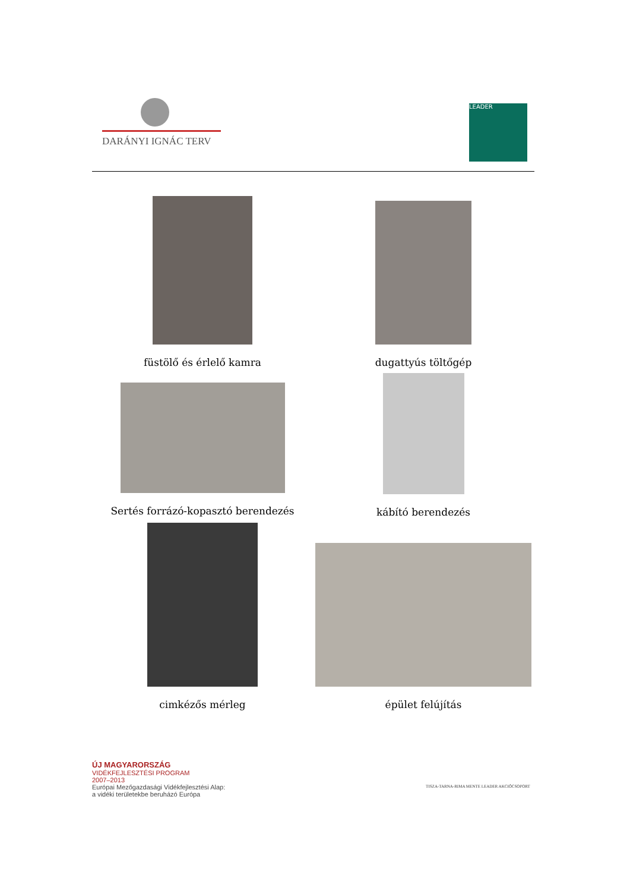DARÁNYI IGNÁC TERV LEADER
füstölő és érlelő kamra dugattyús töltőgép
Sertés forrázó-kopasztó berendezés kábító berendezés
cimkézős mérleg épület felújítás
ÚJ MAGYARORSZÁG
VIDÉKFEJLESZTÉSI PROGRAM
2007–2013
Európai Mezőgazdasági Vidékfejlesztési Alap:
a vidéki területekbe beruházó Európa
TISZA-TARNA-RIMA MENTE LEADER AKCIÓCSOPORT